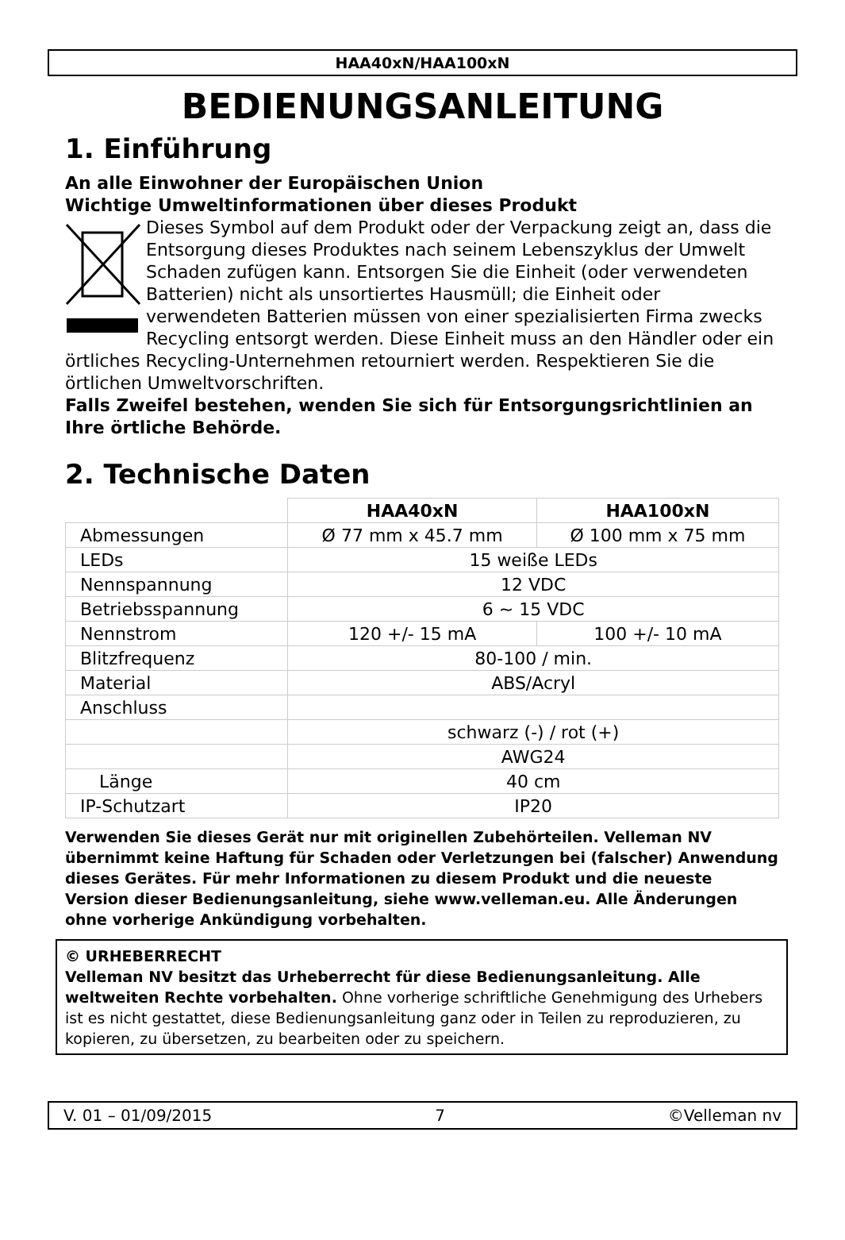HAA40xN/HAA100xN
BEDIENUNGSANLEITUNG
1. Einführung
An alle Einwohner der Europäischen Union
Wichtige Umweltinformationen über dieses Produkt
Dieses Symbol auf dem Produkt oder der Verpackung zeigt an, dass die Entsorgung dieses Produktes nach seinem Lebenszyklus der Umwelt Schaden zufügen kann. Entsorgen Sie die Einheit (oder verwendeten Batterien) nicht als unsortiertes Hausmüll; die Einheit oder verwendeten Batterien müssen von einer spezialisierten Firma zwecks Recycling entsorgt werden. Diese Einheit muss an den Händler oder ein örtliches Recycling-Unternehmen retourniert werden. Respektieren Sie die örtlichen Umweltvorschriften.
Falls Zweifel bestehen, wenden Sie sich für Entsorgungsrichtlinien an Ihre örtliche Behörde.
2. Technische Daten
| | HAA40xN | HAA100xN |
| --- | --- | --- |
| Abmessungen | Ø 77 mm x 45.7 mm | Ø 100 mm x 75 mm |
| LEDs | 15 weiße LEDs | |
| Nennspannung | 12 VDC | |
| Betriebsspannung | 6 ~ 15 VDC | |
| Nennstrom | 120 +/- 15 mA | 100 +/- 10 mA |
| Blitzfrequenz | 80-100 / min. | |
| Material | ABS/Acryl | |
| Anschluss | | |
| | schwarz (-) / rot (+) | |
| | AWG24 | |
| Länge | 40 cm | |
| IP-Schutzart | IP20 | |
Verwenden Sie dieses Gerät nur mit originellen Zubehörteilen. Velleman NV übernimmt keine Haftung für Schaden oder Verletzungen bei (falscher) Anwendung dieses Gerätes. Für mehr Informationen zu diesem Produkt und die neueste Version dieser Bedienungsanleitung, siehe www.velleman.eu. Alle Änderungen ohne vorherige Ankündigung vorbehalten.
© URHEBERRECHT
Velleman NV besitzt das Urheberrecht für diese Bedienungsanleitung. Alle weltweiten Rechte vorbehalten. Ohne vorherige schriftliche Genehmigung des Urhebers ist es nicht gestattet, diese Bedienungsanleitung ganz oder in Teilen zu reproduzieren, zu kopieren, zu übersetzen, zu bearbeiten oder zu speichern.
V. 01 – 01/09/2015 7 ©Velleman nv